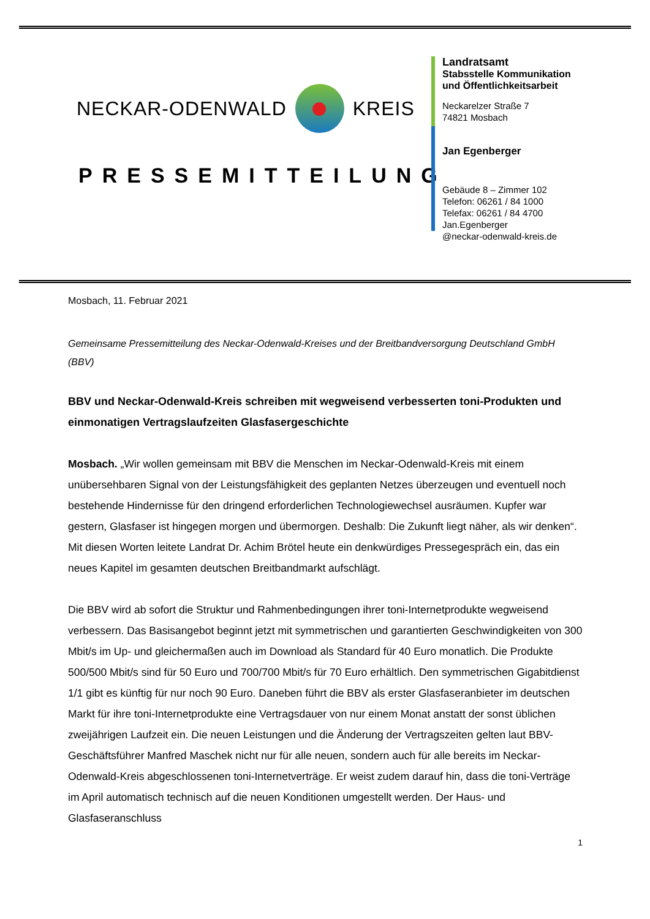NECKAR-ODENWALD KREIS
PRESSEMITTEILUNG
Landratsamt
Stabsstelle Kommunikation
und Öffentlichkeitsarbeit
Neckarelzer Straße 7
74821 Mosbach
Jan Egenberger
Gebäude 8 – Zimmer 102
Telefon: 06261 / 84 1000
Telefax: 06261 / 84 4700
Jan.Egenberger
@neckar-odenwald-kreis.de
Mosbach, 11. Februar 2021
Gemeinsame Pressemitteilung des Neckar-Odenwald-Kreises und der Breitbandversorgung Deutschland GmbH (BBV)
BBV und Neckar-Odenwald-Kreis schreiben mit wegweisend verbesserten toni-Produkten und einmonatigen Vertragslaufzeiten Glasfasergeschichte
Mosbach. „Wir wollen gemeinsam mit BBV die Menschen im Neckar-Odenwald-Kreis mit einem unübersehbaren Signal von der Leistungsfähigkeit des geplanten Netzes überzeugen und eventuell noch bestehende Hindernisse für den dringend erforderlichen Technologiewechsel ausräumen. Kupfer war gestern, Glasfaser ist hingegen morgen und übermorgen. Deshalb: Die Zukunft liegt näher, als wir denken“. Mit diesen Worten leitete Landrat Dr. Achim Brötel heute ein denkwürdiges Pressegespräch ein, das ein neues Kapitel im gesamten deutschen Breitbandmarkt aufschlägt.
Die BBV wird ab sofort die Struktur und Rahmenbedingungen ihrer toni-Internetprodukte wegweisend verbessern. Das Basisangebot beginnt jetzt mit symmetrischen und garantierten Geschwindigkeiten von 300 Mbit/s im Up- und gleichermaßen auch im Download als Standard für 40 Euro monatlich. Die Produkte 500/500 Mbit/s sind für 50 Euro und 700/700 Mbit/s für 70 Euro erhältlich. Den symmetrischen Gigabitdienst 1/1 gibt es künftig für nur noch 90 Euro. Daneben führt die BBV als erster Glasfaseranbieter im deutschen Markt für ihre toni-Internetprodukte eine Vertragsdauer von nur einem Monat anstatt der sonst üblichen zweijährigen Laufzeit ein. Die neuen Leistungen und die Änderung der Vertragszeiten gelten laut BBV-Geschäftsführer Manfred Maschek nicht nur für alle neuen, sondern auch für alle bereits im Neckar-Odenwald-Kreis abgeschlossenen toni-Internetverträge. Er weist zudem darauf hin, dass die toni-Verträge im April automatisch technisch auf die neuen Konditionen umgestellt werden. Der Haus- und Glasfaseranschluss
1